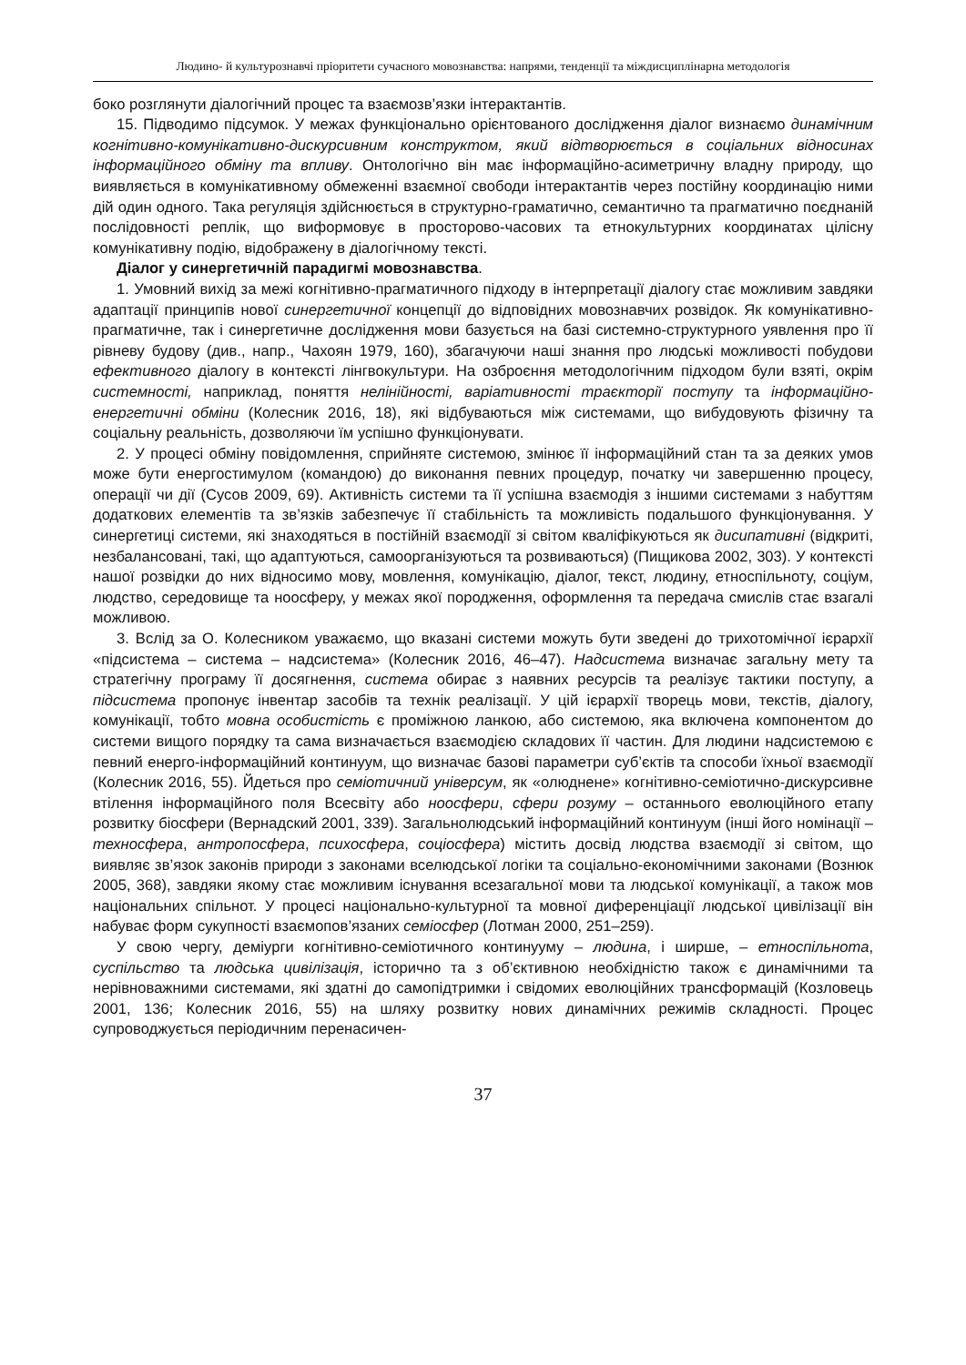Людино- й культурознавчі пріоритети сучасного мовознавства: напрями, тенденції та міждисциплінарна методологія
боко розглянути діалогічний процес та взаємозв’язки інтерактантів.
15. Підводимо підсумок. У межах функціонально орієнтованого дослідження діалог визнаємо динамічним когнітивно-комунікативно-дискурсивним конструктом, який відтворюється в соціальних відносинах інформаційного обміну та впливу. Онтологічно він має інформаційно-асиметричну владну природу, що виявляється в комунікативному обмеженні взаємної свободи інтерактантів через постійну координацію ними дій один одного. Така регуляція здійснюється в структурно-граматично, семантично та прагматично поєднаній послідовності реплік, що виформовує в просторово-часових та етнокультурних координатах цілісну комунікативну подію, відображену в діалогічному тексті.
Діалог у синергетичній парадигмі мовознавства.
1. Умовний вихід за межі когнітивно-прагматичного підходу в інтерпретації діалогу стає можливим завдяки адаптації принципів нової синергетичної концепції до відповідних мовознавчих розвідок. Як комунікативно-прагматичне, так і синергетичне дослідження мови базується на базі системно-структурного уявлення про її рівневу будову (див., напр., Чахоян 1979, 160), збагачуючи наші знання про людські можливості побудови ефективного діалогу в контексті лінгвокультури. На озброєння методологічним підходом були взяті, окрім системності, наприклад, поняття нелінійності, варіативності траєкторії поступу та інформаційно-енергетичні обміни (Колесник 2016, 18), які відбуваються між системами, що вибудовують фізичну та соціальну реальність, дозволяючи їм успішно функціонувати.
2. У процесі обміну повідомлення, сприйняте системою, змінює її інформаційний стан та за деяких умов може бути енергостимулом (командою) до виконання певних процедур, початку чи завершенню процесу, операції чи дії (Сусов 2009, 69). Активність системи та її успішна взаємодія з іншими системами з набуттям додаткових елементів та зв’язків забезпечує її стабільність та можливість подальшого функціонування. У синергетиці системи, які знаходяться в постійній взаємодії зі світом кваліфікуються як дисипативні (відкриті, незбалансовані, такі, що адаптуються, самоорганізуються та розвиваються) (Пищикова 2002, 303). У контексті нашої розвідки до них відносимо мову, мовлення, комунікацію, діалог, текст, людину, етноспільноту, соціум, людство, середовище та ноосферу, у межах якої породження, оформлення та передача смислів стає взагалі можливою.
3. Вслід за О. Колесником уважаємо, що вказані системи можуть бути зведені до трихотомічної ієрархії «підсистема – система – надсистема» (Колесник 2016, 46–47). Надсистема визначає загальну мету та стратегічну програму її досягнення, система обирає з наявних ресурсів та реалізує тактики поступу, а підсистема пропонує інвентар засобів та технік реалізації. У цій ієрархії творець мови, текстів, діалогу, комунікації, тобто мовна особистість є проміжною ланкою, або системою, яка включена компонентом до системи вищого порядку та сама визначається взаємодією складових її частин. Для людини надсистемою є певний енерго-інформаційний континуум, що визначає базові параметри суб’єктів та способи їхньої взаємодії (Колесник 2016, 55). Йдеться про семіотичний універсум, як «олюднене» когнітивно-семіотично-дискурсивне втілення інформаційного поля Всесвіту або ноосфери, сфери розуму – останнього еволюційного етапу розвитку біосфери (Вернадский 2001, 339). Загальнолюдський інформаційний континуум (інші його номінації – техносфера, антропосфера, психосфера, соціосфера) містить досвід людства взаємодії зі світом, що виявляє зв’язок законів природи з законами вселюдської логіки та соціально-економічними законами (Вознюк 2005, 368), завдяки якому стає можливим існування всезагальної мови та людської комунікації, а також мов національних спільнот. У процесі національно-культурної та мовної диференціації людської цивілізації він набуває форм сукупності взаємопов’язаних семіосфер (Лотман 2000, 251–259).
У свою чергу, деміурги когнітивно-семіотичного континууму – людина, і ширше, – етноспільнота, суспільство та людська цивілізація, історично та з об’єктивною необхідністю також є динамічними та нерівноважними системами, які здатні до самопідтримки і свідомих еволюційних трансформацій (Козловець 2001, 136; Колесник 2016, 55) на шляху розвитку нових динамічних режимів складності. Процес супроводжується періодичним перенасичен-
37